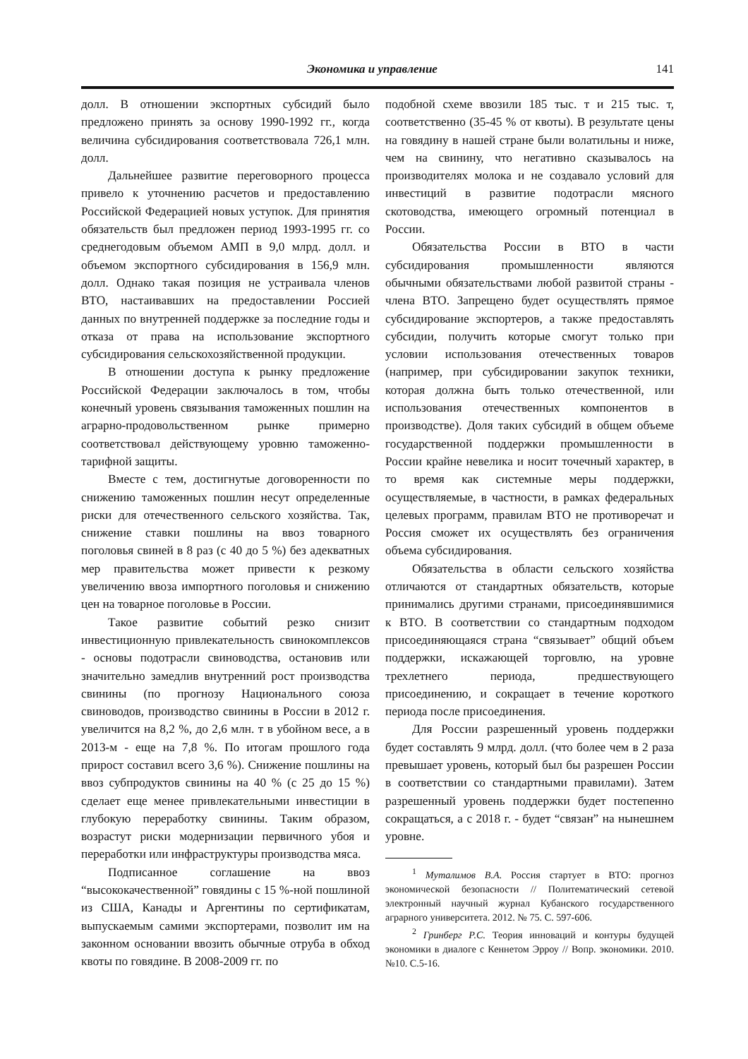Экономика и управление 141
долл. В отношении экспортных субсидий было предложено принять за основу 1990-1992 гг., когда величина субсидирования соответствовала 726,1 млн. долл.
Дальнейшее развитие переговорного процесса привело к уточнению расчетов и предоставлению Российской Федерацией новых уступок. Для принятия обязательств был предложен период 1993-1995 гг. со среднегодовым объемом АМП в 9,0 млрд. долл. и объемом экспортного субсидирования в 156,9 млн. долл. Однако такая позиция не устраивала членов ВТО, настаивавших на предоставлении Россией данных по внутренней поддержке за последние годы и отказа от права на использование экспортного субсидирования сельскохозяйственной продукции.
В отношении доступа к рынку предложение Российской Федерации заключалось в том, чтобы конечный уровень связывания таможенных пошлин на аграрно-продовольственном рынке примерно соответствовал действующему уровню таможенно-тарифной защиты.
Вместе с тем, достигнутые договоренности по снижению таможенных пошлин несут определенные риски для отечественного сельского хозяйства. Так, снижение ставки пошлины на ввоз товарного поголовья свиней в 8 раз (с 40 до 5 %) без адекватных мер правительства может привести к резкому увеличению ввоза импортного поголовья и снижению цен на товарное поголовье в России.
Такое развитие событий резко снизит инвестиционную привлекательность свинокомплексов - основы подотрасли свиноводства, остановив или значительно замедлив внутренний рост производства свинины (по прогнозу Национального союза свиноводов, производство свинины в России в 2012 г. увеличится на 8,2 %, до 2,6 млн. т в убойном весе, а в 2013-м - еще на 7,8 %. По итогам прошлого года прирост составил всего 3,6 %). Снижение пошлины на ввоз субпродуктов свинины на 40 % (с 25 до 15 %) сделает еще менее привлекательными инвестиции в глубокую переработку свинины. Таким образом, возрастут риски модернизации первичного убоя и переработки или инфраструктуры производства мяса.
Подписанное соглашение на ввоз “высококачественной” говядины с 15 %-ной пошлиной из США, Канады и Аргентины по сертификатам, выпускаемым самими экспортерами, позволит им на законном основании ввозить обычные отруба в обход квоты по говядине. В 2008-2009 гг. по
подобной схеме ввозили 185 тыс. т и 215 тыс. т, соответственно (35-45 % от квоты). В результате цены на говядину в нашей стране были волатильны и ниже, чем на свинину, что негативно сказывалось на производителях молока и не создавало условий для инвестиций в развитие подотрасли мясного скотоводства, имеющего огромный потенциал в России.
Обязательства России в ВТО в части субсидирования промышленности являются обычными обязательствами любой развитой страны - члена ВТО. Запрещено будет осуществлять прямое субсидирование экспортеров, а также предоставлять субсидии, получить которые смогут только при условии использования отечественных товаров (например, при субсидировании закупок техники, которая должна быть только отечественной, или использования отечественных компонентов в производстве). Доля таких субсидий в общем объеме государственной поддержки промышленности в России крайне невелика и носит точечный характер, в то время как системные меры поддержки, осуществляемые, в частности, в рамках федеральных целевых программ, правилам ВТО не противоречат и Россия сможет их осуществлять без ограничения объема субсидирования.
Обязательства в области сельского хозяйства отличаются от стандартных обязательств, которые принимались другими странами, присоединявшимися к ВТО. В соответствии со стандартным подходом присоединяющаяся страна “связывает” общий объем поддержки, искажающей торговлю, на уровне трехлетнего периода, предшествующего присоединению, и сокращает в течение короткого периода после присоединения.
Для России разрешенный уровень поддержки будет составлять 9 млрд. долл. (что более чем в 2 раза превышает уровень, который был бы разрешен России в соответствии со стандартными правилами). Затем разрешенный уровень поддержки будет постепенно сокращаться, а с 2018 г. - будет “связан” на нынешнем уровне.
<sup>1</sup> Муталимов В.А. Россия стартует в ВТО: прогноз экономической безопасности // Политематический сетевой электронный научный журнал Кубанского государственного аграрного университета. 2012. № 75. С. 597-606.
<sup>2</sup> Гринберг Р.С. Теория инноваций и контуры будущей экономики в диалоге с Кеннетом Эрроу // Вопр. экономики. 2010. №10. С.5-16.